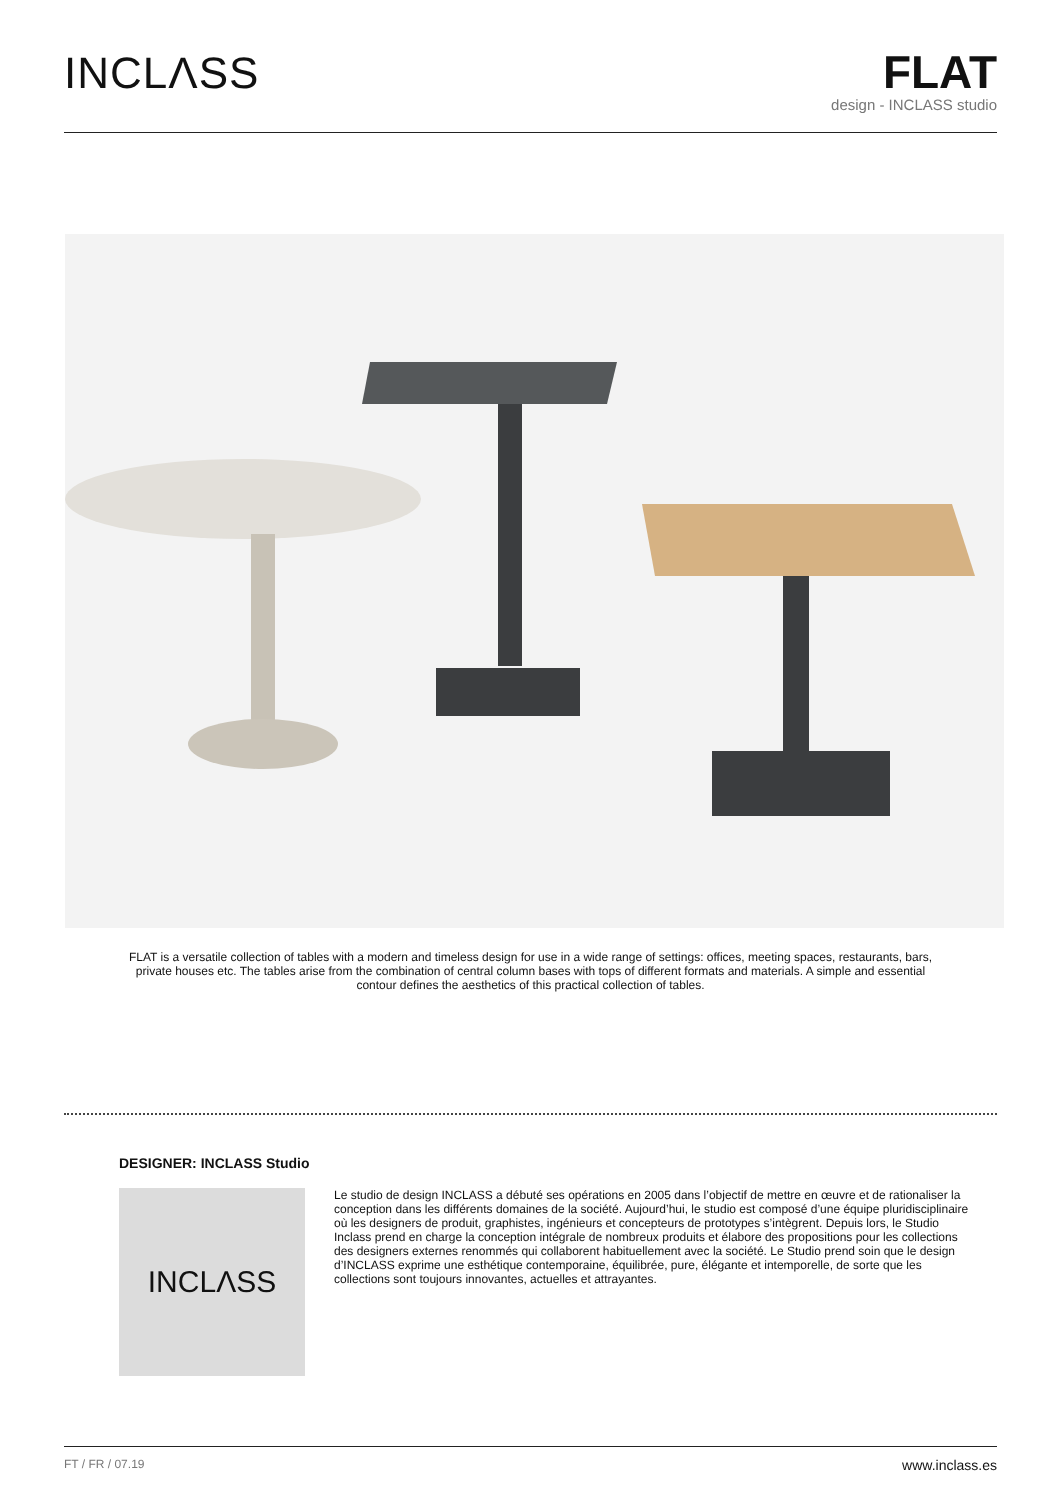INCLΛSS
FLAT
design - INCLASS studio
FLAT is a versatile collection of tables with a modern and timeless design for use in a wide range of settings: offices, meeting spaces, restaurants, bars, private houses etc. The tables arise from the combination of central column bases with tops of different formats and materials. A simple and essential contour defines the aesthetics of this practical collection of tables.
DESIGNER: INCLASS Studio
INCLΛSS
Le studio de design INCLASS a débuté ses opérations en 2005 dans l’objectif de mettre en œuvre et de rationaliser la conception dans les différents domaines de la société. Aujourd’hui, le studio est composé d’une équipe pluridisciplinaire où les designers de produit, graphistes, ingénieurs et concepteurs de prototypes s’intègrent. Depuis lors, le Studio Inclass prend en charge la conception intégrale de nombreux produits et élabore des propositions pour les collections des designers externes renommés qui collaborent habituellement avec la société. Le Studio prend soin que le design d’INCLASS exprime une esthétique contemporaine, équilibrée, pure, élégante et intemporelle, de sorte que les collections sont toujours innovantes, actuelles et attrayantes.
FT / FR / 07.19 www.inclass.es